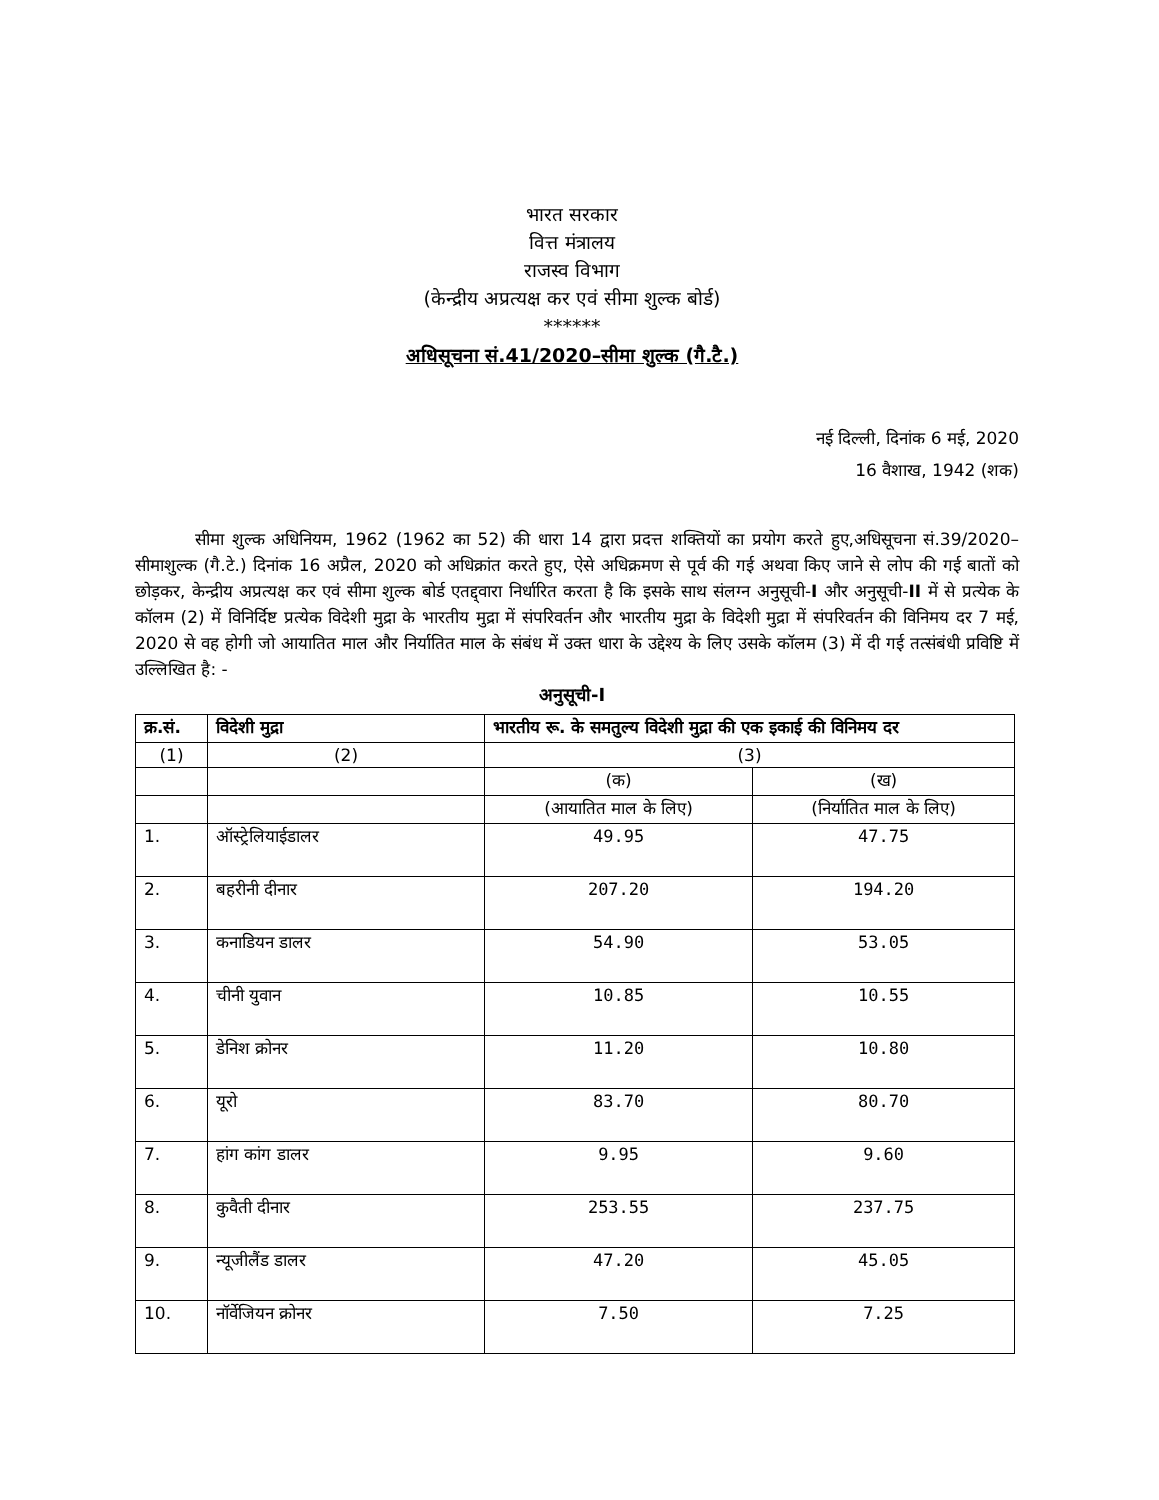भारत सरकार
वित्त मंत्रालय
राजस्व विभाग
(केन्द्रीय अप्रत्यक्ष कर एवं सीमा शुल्क बोर्ड)
******
अधिसूचना सं.41/2020–सीमा शुल्क (गै.टै.)
नई दिल्ली, दिनांक 6 मई, 2020
16 वैशाख, 1942 (शक)
सीमा शुल्क अधिनियम, 1962 (1962 का 52) की धारा 14 द्वारा प्रदत्त शक्तियों का प्रयोग करते हुए,अधिसूचना सं.39/2020–सीमाशुल्क (गै.टे.) दिनांक 16 अप्रैल, 2020 को अधिक्रांत करते हुए, ऐसे अधिक्रमण से पूर्व की गई अथवा किए जाने से लोप की गई बातों को छोड़कर, केन्द्रीय अप्रत्यक्ष कर एवं सीमा शुल्क बोर्ड एतद्द्वारा निर्धारित करता है कि इसके साथ संलग्न अनुसूची-I और अनुसूची-II में से प्रत्येक के कॉलम (2) में विनिर्दिष्ट प्रत्येक विदेशी मुद्रा के भारतीय मुद्रा में संपरिवर्तन और भारतीय मुद्रा के विदेशी मुद्रा में संपरिवर्तन की विनिमय दर 7 मई, 2020 से वह होगी जो आयातित माल और निर्यातित माल के संबंध में उक्त धारा के उद्देश्य के लिए उसके कॉलम (3) में दी गई तत्संबंधी प्रविष्टि में उल्लिखित है: -
अनुसूची-I
| क्र.सं. | विदेशी मुद्रा | भारतीय रू. के समतुल्य विदेशी मुद्रा की एक इकाई की विनिमय दर | |
| --- | --- | --- | --- |
| (1) | (2) | (3) | |
| | | (क) | (ख) |
| | | (आयातित माल के लिए) | (निर्यातित माल के लिए) |
| 1. | ऑस्ट्रेलियाईडालर | 49.95 | 47.75 |
| 2. | बहरीनी दीनार | 207.20 | 194.20 |
| 3. | कनाडियन डालर | 54.90 | 53.05 |
| 4. | चीनी युवान | 10.85 | 10.55 |
| 5. | डेनिश क्रोनर | 11.20 | 10.80 |
| 6. | यूरो | 83.70 | 80.70 |
| 7. | हांग कांग डालर | 9.95 | 9.60 |
| 8. | कुवैती दीनार | 253.55 | 237.75 |
| 9. | न्यूजीलैंड डालर | 47.20 | 45.05 |
| 10. | नॉर्वेजियन क्रोनर | 7.50 | 7.25 |